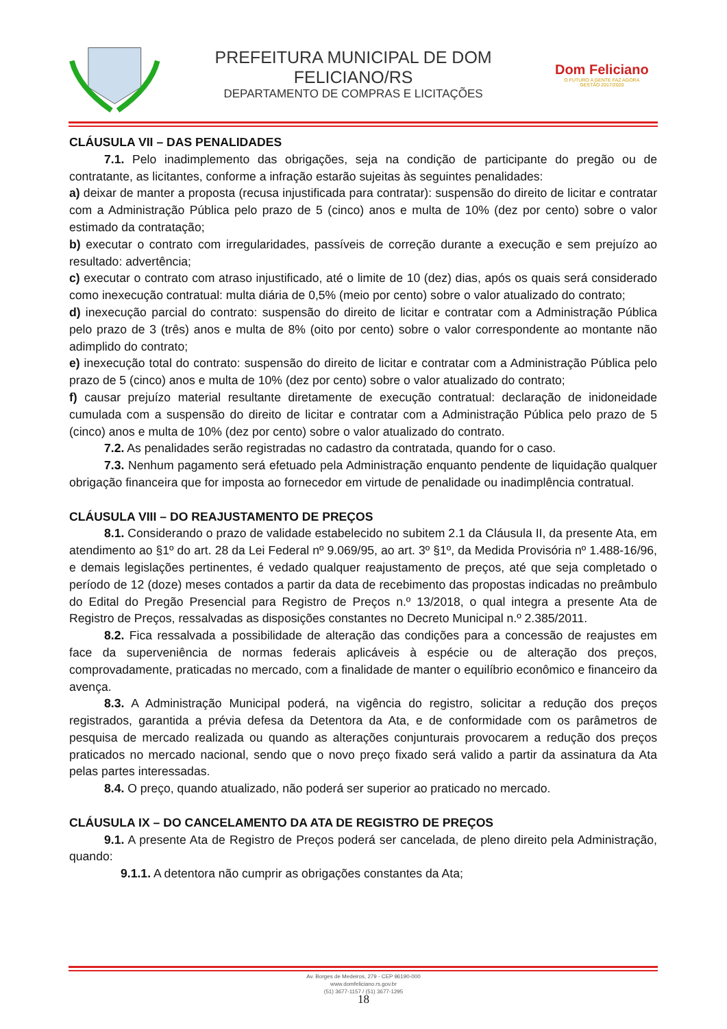PREFEITURA MUNICIPAL DE DOM FELICIANO/RS
DEPARTAMENTO DE COMPRAS E LICITAÇÕES
Dom Feliciano
O FUTURO A GENTE FAZ AGORA
GESTÃO 2017/2020
CLÁUSULA VII – DAS PENALIDADES
7.1. Pelo inadimplemento das obrigações, seja na condição de participante do pregão ou de contratante, as licitantes, conforme a infração estarão sujeitas às seguintes penalidades:
a) deixar de manter a proposta (recusa injustificada para contratar): suspensão do direito de licitar e contratar com a Administração Pública pelo prazo de 5 (cinco) anos e multa de 10% (dez por cento) sobre o valor estimado da contratação;
b) executar o contrato com irregularidades, passíveis de correção durante a execução e sem prejuízo ao resultado: advertência;
c) executar o contrato com atraso injustificado, até o limite de 10 (dez) dias, após os quais será considerado como inexecução contratual: multa diária de 0,5% (meio por cento) sobre o valor atualizado do contrato;
d) inexecução parcial do contrato: suspensão do direito de licitar e contratar com a Administração Pública pelo prazo de 3 (três) anos e multa de 8% (oito por cento) sobre o valor correspondente ao montante não adimplido do contrato;
e) inexecução total do contrato: suspensão do direito de licitar e contratar com a Administração Pública pelo prazo de 5 (cinco) anos e multa de 10% (dez por cento) sobre o valor atualizado do contrato;
f) causar prejuízo material resultante diretamente de execução contratual: declaração de inidoneidade cumulada com a suspensão do direito de licitar e contratar com a Administração Pública pelo prazo de 5 (cinco) anos e multa de 10% (dez por cento) sobre o valor atualizado do contrato.
7.2. As penalidades serão registradas no cadastro da contratada, quando for o caso.
7.3. Nenhum pagamento será efetuado pela Administração enquanto pendente de liquidação qualquer obrigação financeira que for imposta ao fornecedor em virtude de penalidade ou inadimplência contratual.
CLÁUSULA VIII – DO REAJUSTAMENTO DE PREÇOS
8.1. Considerando o prazo de validade estabelecido no subitem 2.1 da Cláusula II, da presente Ata, em atendimento ao §1º do art. 28 da Lei Federal nº 9.069/95, ao art. 3º §1º, da Medida Provisória nº 1.488-16/96, e demais legislações pertinentes, é vedado qualquer reajustamento de preços, até que seja completado o período de 12 (doze) meses contados a partir da data de recebimento das propostas indicadas no preâmbulo do Edital do Pregão Presencial para Registro de Preços n.º 13/2018, o qual integra a presente Ata de Registro de Preços, ressalvadas as disposições constantes no Decreto Municipal n.º 2.385/2011.
8.2. Fica ressalvada a possibilidade de alteração das condições para a concessão de reajustes em face da superveniência de normas federais aplicáveis à espécie ou de alteração dos preços, comprovadamente, praticadas no mercado, com a finalidade de manter o equilíbrio econômico e financeiro da avença.
8.3. A Administração Municipal poderá, na vigência do registro, solicitar a redução dos preços registrados, garantida a prévia defesa da Detentora da Ata, e de conformidade com os parâmetros de pesquisa de mercado realizada ou quando as alterações conjunturais provocarem a redução dos preços praticados no mercado nacional, sendo que o novo preço fixado será valido a partir da assinatura da Ata pelas partes interessadas.
8.4. O preço, quando atualizado, não poderá ser superior ao praticado no mercado.
CLÁUSULA IX – DO CANCELAMENTO DA ATA DE REGISTRO DE PREÇOS
9.1. A presente Ata de Registro de Preços poderá ser cancelada, de pleno direito pela Administração, quando:
9.1.1. A detentora não cumprir as obrigações constantes da Ata;
Av. Borges de Medeiros, 279 - CEP 96190-000
www.domfeliciano.rs.gov.br
(51) 3677-1157 / (51) 3677-1295
18